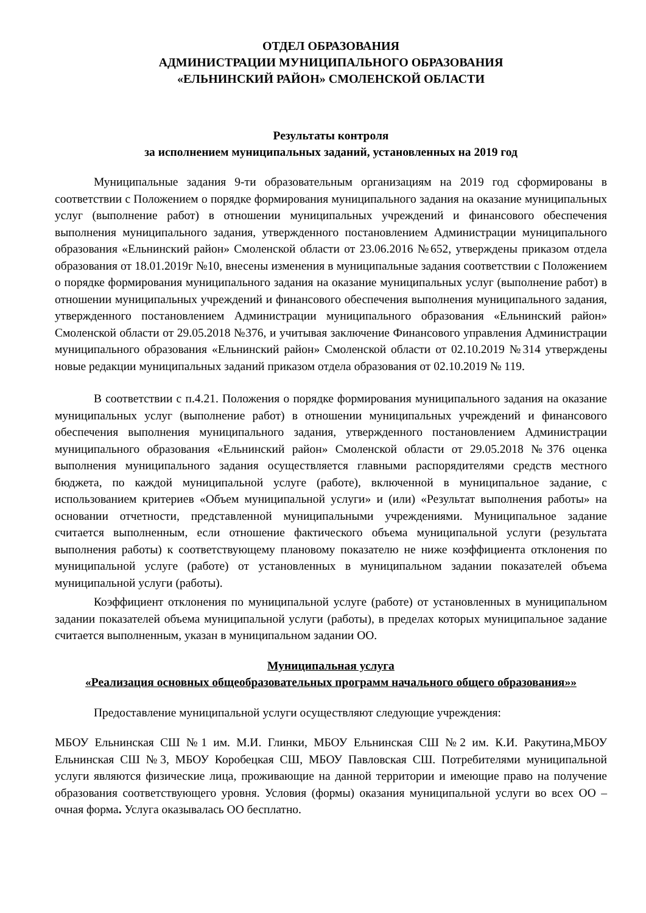ОТДЕЛ ОБРАЗОВАНИЯ
АДМИНИСТРАЦИИ МУНИЦИПАЛЬНОГО ОБРАЗОВАНИЯ
«ЕЛЬНИНСКИЙ РАЙОН» СМОЛЕНСКОЙ ОБЛАСТИ
Результаты контроля
за исполнением муниципальных заданий, установленных на 2019 год
Муниципальные задания 9-ти образовательным организациям на 2019 год сформированы в соответствии с Положением о порядке формирования муниципального задания на оказание муниципальных услуг (выполнение работ) в отношении муниципальных учреждений и финансового обеспечения выполнения муниципального задания, утвержденного постановлением Администрации муниципального образования «Ельнинский район» Смоленской области от 23.06.2016 №652, утверждены приказом отдела образования от 18.01.2019г №10, внесены изменения в муниципальные задания соответствии с Положением о порядке формирования муниципального задания на оказание муниципальных услуг (выполнение работ) в отношении муниципальных учреждений и финансового обеспечения выполнения муниципального задания, утвержденного постановлением Администрации муниципального образования «Ельнинский район» Смоленской области от 29.05.2018 №376, и учитывая заключение Финансового управления Администрации муниципального образования «Ельнинский район» Смоленской области от 02.10.2019 №314 утверждены новые редакции муниципальных заданий приказом отдела образования от 02.10.2019 № 119.
В соответствии с п.4.21. Положения о порядке формирования муниципального задания на оказание муниципальных услуг (выполнение работ) в отношении муниципальных учреждений и финансового обеспечения выполнения муниципального задания, утвержденного постановлением Администрации муниципального образования «Ельнинский район» Смоленской области от 29.05.2018 №376 оценка выполнения муниципального задания осуществляется главными распорядителями средств местного бюджета, по каждой муниципальной услуге (работе), включенной в муниципальное задание, с использованием критериев «Объем муниципальной услуги» и (или) «Результат выполнения работы» на основании отчетности, представленной муниципальными учреждениями. Муниципальное задание считается выполненным, если отношение фактического объема муниципальной услуги (результата выполнения работы) к соответствующему плановому показателю не ниже коэффициента отклонения по муниципальной услуге (работе) от установленных в муниципальном задании показателей объема муниципальной услуги (работы).
Коэффициент отклонения по муниципальной услуге (работе) от установленных в муниципальном задании показателей объема муниципальной услуги (работы), в пределах которых муниципальное задание считается выполненным, указан в муниципальном задании ОО.
Муниципальная услуга
«Реализация основных общеобразовательных программ начального общего образования»»
Предоставление муниципальной услуги осуществляют следующие учреждения:
МБОУ Ельнинская СШ №1 им. М.И. Глинки, МБОУ Ельнинская СШ №2 им. К.И. Ракутина,МБОУ Ельнинская СШ №3, МБОУ Коробецкая СШ, МБОУ Павловская СШ. Потребителями муниципальной услуги являются физические лица, проживающие на данной территории и имеющие право на получение образования соответствующего уровня. Условия (формы) оказания муниципальной услуги во всех ОО – очная форма. Услуга оказывалась ОО бесплатно.